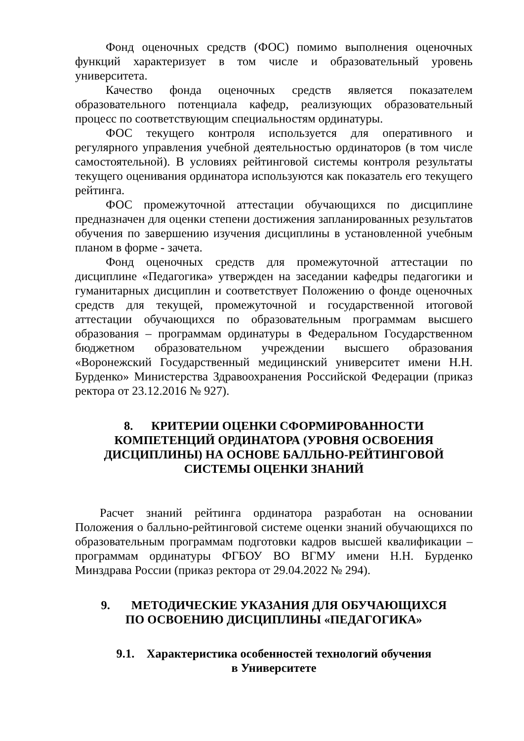Фонд оценочных средств (ФОС) помимо выполнения оценочных функций характеризует в том числе и образовательный уровень университета.
Качество фонда оценочных средств является показателем образовательного потенциала кафедр, реализующих образовательный процесс по соответствующим специальностям ординатуры.
ФОС текущего контроля используется для оперативного и регулярного управления учебной деятельностью ординаторов (в том числе самостоятельной). В условиях рейтинговой системы контроля результаты текущего оценивания ординатора используются как показатель его текущего рейтинга.
ФОС промежуточной аттестации обучающихся по дисциплине предназначен для оценки степени достижения запланированных результатов обучения по завершению изучения дисциплины в установленной учебным планом в форме - зачета.
Фонд оценочных средств для промежуточной аттестации по дисциплине «Педагогика» утвержден на заседании кафедры педагогики и гуманитарных дисциплин и соответствует Положению о фонде оценочных средств для текущей, промежуточной и государственной итоговой аттестации обучающихся по образовательным программам высшего образования – программам ординатуры в Федеральном Государственном бюджетном образовательном учреждении высшего образования «Воронежский Государственный медицинский университет имени Н.Н. Бурденко» Министерства Здравоохранения Российской Федерации (приказ ректора от 23.12.2016 № 927).
8. КРИТЕРИИ ОЦЕНКИ СФОРМИРОВАННОСТИ
КОМПЕТЕНЦИЙ ОРДИНАТОРА (УРОВНЯ ОСВОЕНИЯ
ДИСЦИПЛИНЫ) НА ОСНОВЕ БАЛЛЬНО-РЕЙТИНГОВОЙ
СИСТЕМЫ ОЦЕНКИ ЗНАНИЙ
Расчет знаний рейтинга ординатора разработан на основании Положения о балльно-рейтинговой системе оценки знаний обучающихся по образовательным программам подготовки кадров высшей квалификации – программам ординатуры ФГБОУ ВО ВГМУ имени Н.Н. Бурденко Минздрава России (приказ ректора от 29.04.2022 № 294).
9. МЕТОДИЧЕСКИЕ УКАЗАНИЯ ДЛЯ ОБУЧАЮЩИХСЯ
ПО ОСВОЕНИЮ ДИСЦИПЛИНЫ «ПЕДАГОГИКА»
9.1. Характеристика особенностей технологий обучения
в Университете